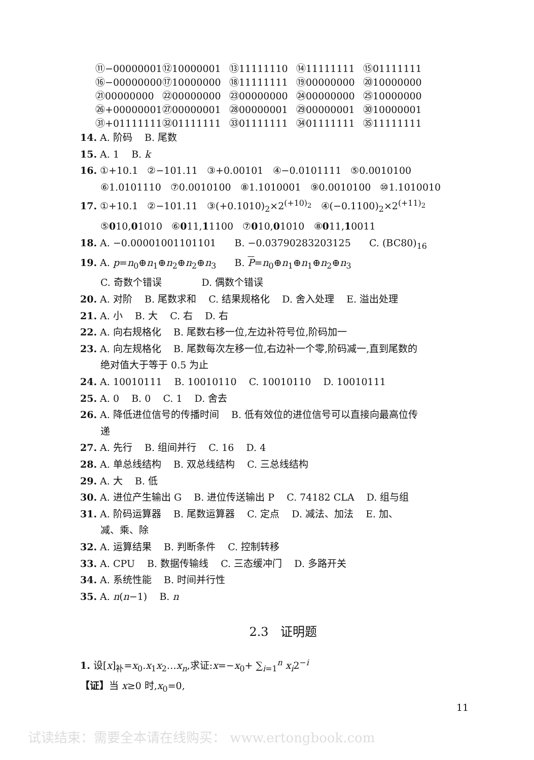⑪−00000001 ⑫10000001 ⑬11111110 ⑭11111111 ⑮01111111
⑯−00000000 ⑰10000000 ⑱11111111 ⑲00000000 ⑳10000000
㉑00000000 ㉒00000000 ㉓00000000 ㉔00000000 ㉕10000000
㉖+00000001 ㉗00000001 ㉘00000001 ㉙00000001 ㉚10000001
㉛+01111111 ㉜01111111 ㉝01111111 ㉞01111111 ㉟11111111
14. A. 阶码 B. 尾数
15. A. 1 B. k
16. ①+10.1 ②−101.11 ③+0.00101 ④−0.0101111 ⑤0.0010100
⑥1.0101110 ⑦0.0010100 ⑧1.1010001 ⑨0.0010100 ⑩1.1010010
17. ①+10.1 ②−101.11 ③(+0.1010)<sub>2</sub>×2<sup>(+10)<sub>2</sub></sup> ④(−0.1100)<sub>2</sub>×2<sup>(+11)<sub>2</sub></sup>
⑤010,01010 ⑥011,11100 ⑦010,01010 ⑧011,10011
18. A. −0.00001001101101 B. −0.03790283203125 C. (BC80)<sub>16</sub>
19. A. p=n<sub>0</sub>⊕n<sub>1</sub>⊕n<sub>2</sub>⊕n<sub>2</sub>⊕n<sub>3</sub> B. P=n<sub>0</sub>⊕n<sub>1</sub>⊕n<sub>1</sub>⊕n<sub>2</sub>⊕n<sub>3</sub>
C. 奇数个错误 D. 偶数个错误
20. A. 对阶 B. 尾数求和 C. 结果规格化 D. 舍入处理 E. 溢出处理
21. A. 小 B. 大 C. 右 D. 右
22. A. 向右规格化 B. 尾数右移一位,左边补符号位,阶码加一
23. A. 向左规格化 B. 尾数每次左移一位,右边补一个零,阶码减一,直到尾数的
绝对值大于等于 0.5 为止
24. A. 10010111 B. 10010110 C. 10010110 D. 10010111
25. A. 0 B. 0 C. 1 D. 舍去
26. A. 降低进位信号的传播时间 B. 低有效位的进位信号可以直接向最高位传
递
27. A. 先行 B. 组间并行 C. 16 D. 4
28. A. 单总线结构 B. 双总线结构 C. 三总线结构
29. A. 大 B. 低
30. A. 进位产生输出 G B. 进位传送输出 P C. 74182 CLA D. 组与组
31. A. 阶码运算器 B. 尾数运算器 C. 定点 D. 减法、加法 E. 加、
减、乘、除
32. A. 运算结果 B. 判断条件 C. 控制转移
33. A. CPU B. 数据传输线 C. 三态缓冲门 D. 多路开关
34. A. 系统性能 B. 时间并行性
35. A. n(n−1) B. n
2.3 证明题
1. 设[x]<sub>补</sub>=x<sub>0</sub>.x<sub>1</sub>x<sub>2</sub>…x<sub>n</sub>,求证:x=−x<sub>0</sub>+ ∑<sub>i=1</sub><sup>n</sup> x<sub>i</sub>2<sup>−i</sup>
【证】当 x≥0 时,x<sub>0</sub>=0,
11
试读结束：需要全本请在线购买： www.ertongbook.com